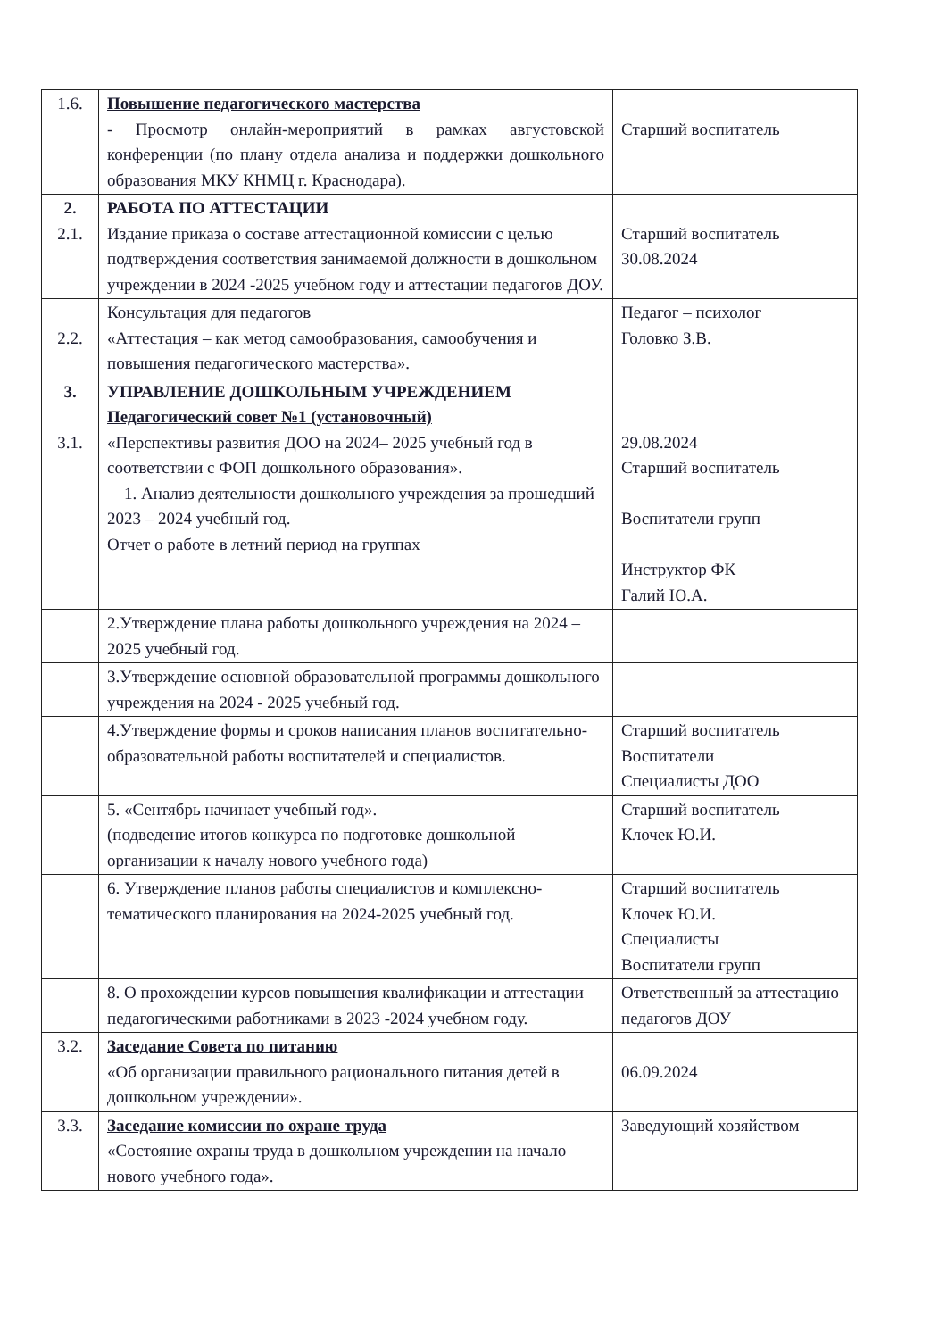| 1.6. | Повышение педагогического мастерства - Просмотр онлайн-мероприятий в рамках августовской конференции (по плану отдела анализа и поддержки дошкольного образования МКУ КНМЦ г. Краснодара). | Старший воспитатель |
| 2. 2.1. | РАБОТА ПО АТТЕСТАЦИИ Издание приказа о составе аттестационной комиссии с целью подтверждения соответствия занимаемой должности в дошкольном учреждении в 2024 -2025 учебном году и аттестации педагогов ДОУ. | Старший воспитатель 30.08.2024 |
| 2.2. | Консультация для педагогов «Аттестация – как метод самообразования, самообучения и повышения педагогического мастерства». | Педагог – психолог Головко З.В. |
| 3. 3.1. | УПРАВЛЕНИЕ ДОШКОЛЬНЫМ УЧРЕЖДЕНИЕМ Педагогический совет №1 (установочный) «Перспективы развития ДОО на 2024– 2025 учебный год в соответствии с ФОП дошкольного образования». 1. Анализ деятельности дошкольного учреждения за прошедший 2023 – 2024 учебный год. Отчет о работе в летний период на группах | 29.08.2024 Старший воспитатель Воспитатели групп Инструктор ФК Галий Ю.А. |
| | 2.Утверждение плана работы дошкольного учреждения на 2024 – 2025 учебный год. | |
| | 3.Утверждение основной образовательной программы дошкольного учреждения на 2024 - 2025 учебный год. | |
| | 4.Утверждение формы и сроков написания планов воспитательно-образовательной работы воспитателей и специалистов. | Старший воспитатель Воспитатели Специалисты ДОО |
| | 5. «Сентябрь начинает учебный год». (подведение итогов конкурса по подготовке дошкольной организации к началу нового учебного года) | Старший воспитатель Клочек Ю.И. |
| | 6. Утверждение планов работы специалистов и комплексно-тематического планирования на 2024-2025 учебный год. | Старший воспитатель Клочек Ю.И. Специалисты Воспитатели групп |
| | 8. О прохождении курсов повышения квалификации и аттестации педагогическими работниками в 2023 -2024 учебном году. | Ответственный за аттестацию педагогов ДОУ |
| 3.2. | Заседание Совета по питанию «Об организации правильного рационального питания детей в дошкольном учреждении». | 06.09.2024 |
| 3.3. | Заседание комиссии по охране труда «Состояние охраны труда в дошкольном учреждении на начало нового учебного года». | Заведующий хозяйством |